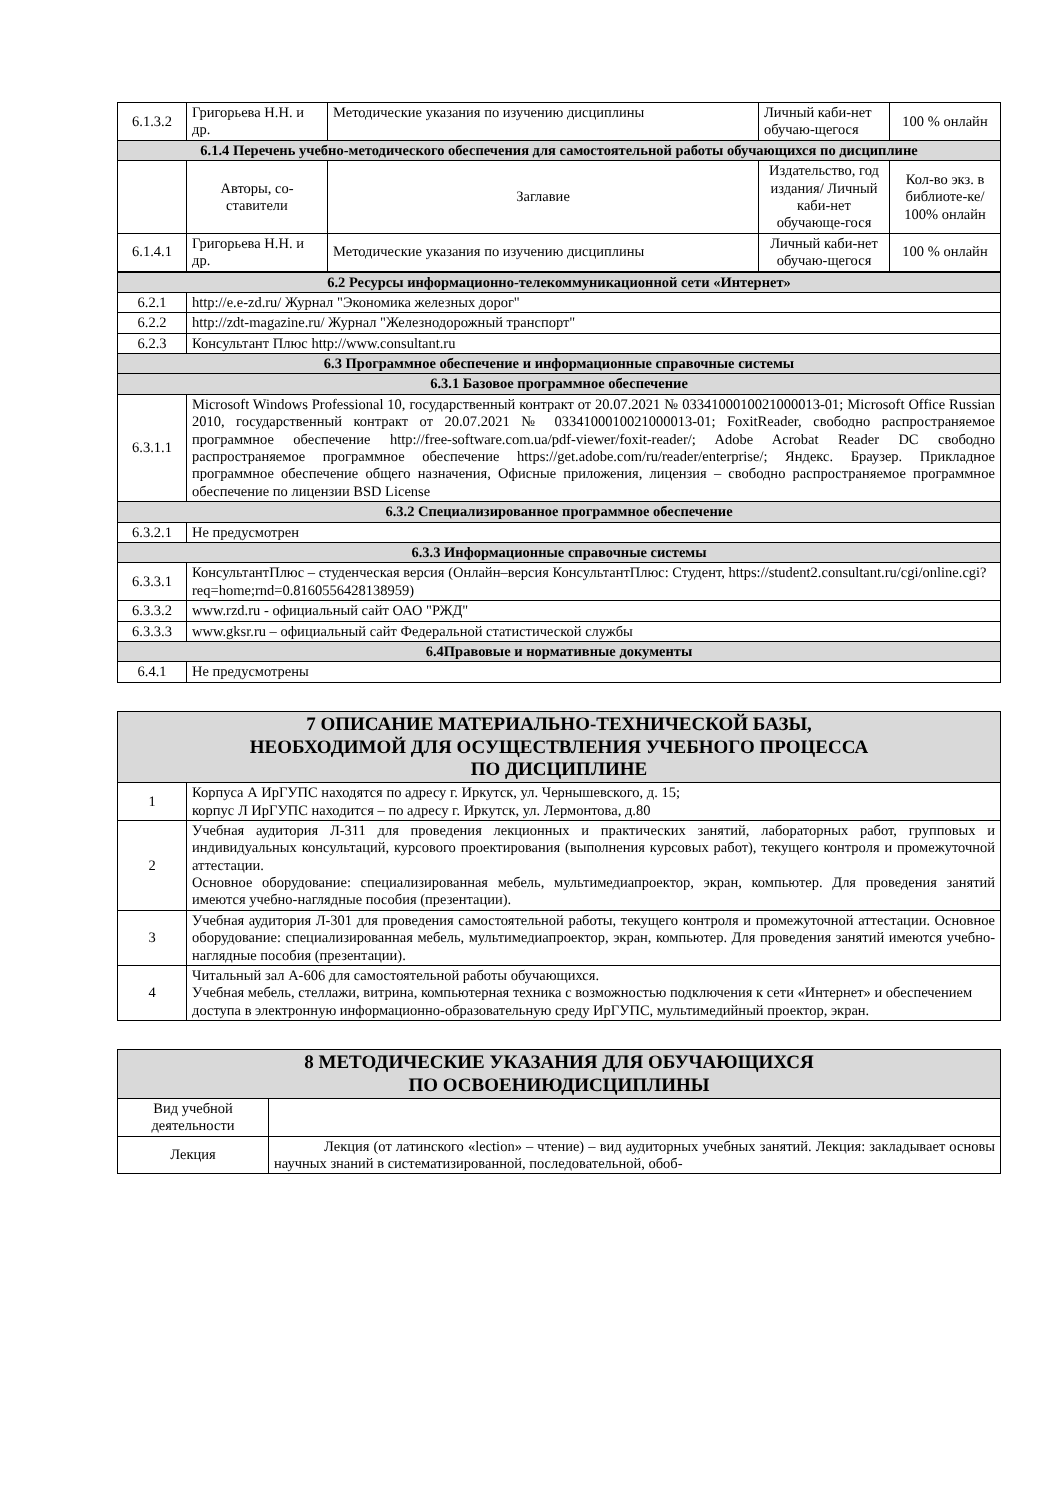| 6.1.3.2 | Григорьева Н.Н. и др. | Методические указания по изучению дисциплины | Личный каби-нет обучаю-щегося | 100 % онлайн |
| 6.1.4 Перечень учебно-методического обеспечения для самостоятельной работы обучающихся по дисциплине | | | | |
| | Авторы, со-ставители | Заглавие | Издательство, год издания/ Личный каби-нет обучающе-гося | Кол-во экз. в библиоте-ке/ 100% онлайн |
| 6.1.4.1 | Григорьева Н.Н. и др. | Методические указания по изучению дисциплины | Личный каби-нет обучаю-щегося | 100 % онлайн |
| 6.2 Ресурсы информационно-телекоммуникационной сети «Интернет» | |
| 6.2.1 | http://e.e-zd.ru/ Журнал "Экономика железных дорог" |
| 6.2.2 | http://zdt-magazine.ru/ Журнал "Железнодорожный транспорт" |
| 6.2.3 | Консультант Плюс http://www.consultant.ru |
| 6.3 Программное обеспечение и информационные справочные системы | |
| 6.3.1 Базовое программное обеспечение | |
| 6.3.1.1 | Microsoft Windows Professional 10, государственный контракт от 20.07.2021 № 0334100010021000013-01; Microsoft Office Russian 2010, государственный контракт от 20.07.2021 № 0334100010021000013-01; FoxitReader, свободно распространяемое программное обеспечение http://free-software.com.ua/pdf-viewer/foxit-reader/; Adobe Acrobat Reader DC свободно распространяемое программное обеспечение https://get.adobe.com/ru/reader/enterprise/; Яндекс. Браузер. Прикладное программное обеспечение общего назначения, Офисные приложения, лицензия – свободно распространяемое программное обеспечение по лицензии BSD License |
| 6.3.2 Специализированное программное обеспечение | |
| 6.3.2.1 | Не предусмотрен |
| 6.3.3 Информационные справочные системы | |
| 6.3.3.1 | КонсультантПлюс – студенческая версия (Онлайн–версия КонсультантПлюс: Студент, https://student2.consultant.ru/cgi/online.cgi?req=home;rnd=0.8160556428138959) |
| 6.3.3.2 | www.rzd.ru - официальный сайт ОАО "РЖД" |
| 6.3.3.3 | www.gksr.ru – официальный сайт Федеральной статистической службы |
| 6.4Правовые и нормативные документы | |
| 6.4.1 | Не предусмотрены |
| 7 ОПИСАНИЕ МАТЕРИАЛЬНО-ТЕХНИЧЕСКОЙ БАЗЫ, НЕОБХОДИМОЙ ДЛЯ ОСУЩЕСТВЛЕНИЯ УЧЕБНОГО ПРОЦЕССА ПО ДИСЦИПЛИНЕ | |
| 1 | Корпуса А ИрГУПС находятся по адресу г. Иркутск, ул. Чернышевского, д. 15; корпус Л ИрГУПС находится – по адресу г. Иркутск, ул. Лермонтова, д.80 |
| 2 | Учебная аудитория Л-311 для проведения лекционных и практических занятий, лабораторных работ, групповых и индивидуальных консультаций, курсового проектирования (выполнения курсовых работ), текущего контроля и промежуточной аттестации. Основное оборудование: специализированная мебель, мультимедиапроектор, экран, компьютер. Для проведения занятий имеются учебно-наглядные пособия (презентации). |
| 3 | Учебная аудитория Л-301 для проведения самостоятельной работы, текущего контроля и промежуточной аттестации. Основное оборудование: специализированная мебель, мультимедиапроектор, экран, компьютер. Для проведения занятий имеются учебно-наглядные пособия (презентации). |
| 4 | Читальный зал А-606 для самостоятельной работы обучающихся. Учебная мебель, стеллажи, витрина, компьютерная техника с возможностью подключения к сети «Интернет» и обеспечением доступа в электронную информационно-образовательную среду ИрГУПС, мультимедийный проектор, экран. |
| 8 МЕТОДИЧЕСКИЕ УКАЗАНИЯ ДЛЯ ОБУЧАЮЩИХСЯ ПО ОСВОЕНИЮДИСЦИПЛИНЫ | |
| Вид учебной деятельности | |
| Лекция | Лекция (от латинского «lection» – чтение) – вид аудиторных учебных занятий. Лекция: закладывает основы научных знаний в систематизированной, последовательной, обоб- |